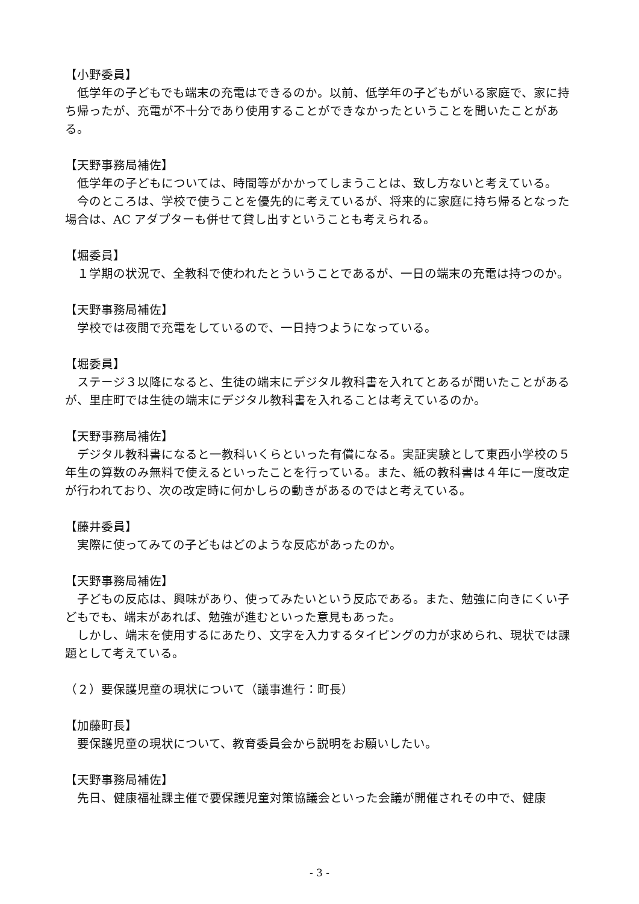【小野委員】
低学年の子どもでも端末の充電はできるのか。以前、低学年の子どもがいる家庭で、家に持ち帰ったが、充電が不十分であり使用することができなかったということを聞いたことがある。
【天野事務局補佐】
低学年の子どもについては、時間等がかかってしまうことは、致し方ないと考えている。
今のところは、学校で使うことを優先的に考えているが、将来的に家庭に持ち帰るとなった場合は、AC アダプターも併せて貸し出すということも考えられる。
【堀委員】
１学期の状況で、全教科で使われたとういうことであるが、一日の端末の充電は持つのか。
【天野事務局補佐】
学校では夜間で充電をしているので、一日持つようになっている。
【堀委員】
ステージ３以降になると、生徒の端末にデジタル教科書を入れてとあるが聞いたことがあるが、里庄町では生徒の端末にデジタル教科書を入れることは考えているのか。
【天野事務局補佐】
デジタル教科書になると一教科いくらといった有償になる。実証実験として東西小学校の５年生の算数のみ無料で使えるといったことを行っている。また、紙の教科書は４年に一度改定が行われており、次の改定時に何かしらの動きがあるのではと考えている。
【藤井委員】
実際に使ってみての子どもはどのような反応があったのか。
【天野事務局補佐】
子どもの反応は、興味があり、使ってみたいという反応である。また、勉強に向きにくい子どもでも、端末があれば、勉強が進むといった意見もあった。
しかし、端末を使用するにあたり、文字を入力するタイピングの力が求められ、現状では課題として考えている。
（２）要保護児童の現状について（議事進行：町長）
【加藤町長】
要保護児童の現状について、教育委員会から説明をお願いしたい。
【天野事務局補佐】
先日、健康福祉課主催で要保護児童対策協議会といった会議が開催されその中で、健康
- 3 -